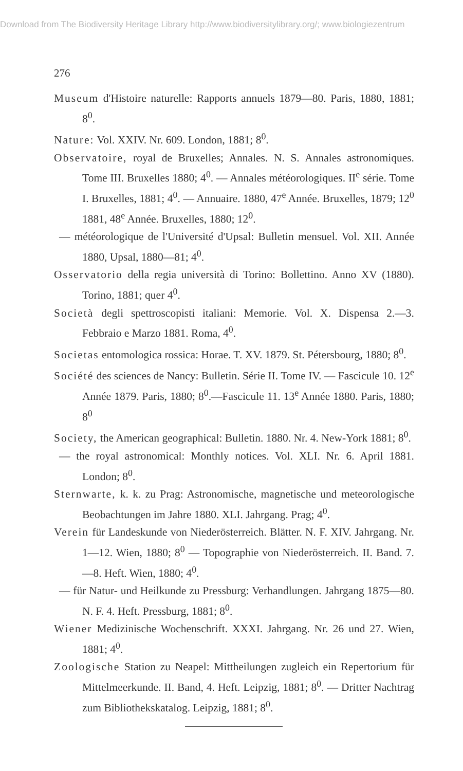Download from The Biodiversity Heritage Library http://www.biodiversitylibrary.org/; www.biologiezentrum
276
Museum d'Histoire naturelle: Rapports annuels 1879—80. Paris, 1880, 1881; 8<sup>0</sup>.
Nature: Vol. XXIV. Nr. 609. London, 1881; 8<sup>0</sup>.
Observatoire, royal de Bruxelles; Annales. N. S. Annales astronomiques. Tome III. Bruxelles 1880; 4<sup>0</sup>. — Annales météorologiques. II<sup>e</sup> série. Tome I. Bruxelles, 1881; 4<sup>0</sup>. — Annuaire. 1880, 47<sup>e</sup> Année. Bruxelles, 1879; 12<sup>0</sup> 1881, 48<sup>e</sup> Année. Bruxelles, 1880; 12<sup>0</sup>.
— météorologique de l'Université d'Upsal: Bulletin mensuel. Vol. XII. Année 1880, Upsal, 1880—81; 4<sup>0</sup>.
Osservatorio della regia università di Torino: Bollettino. Anno XV (1880). Torino, 1881; quer 4<sup>0</sup>.
Società degli spettroscopisti italiani: Memorie. Vol. X. Dispensa 2.—3. Febbraio e Marzo 1881. Roma, 4<sup>0</sup>.
Societas entomologica rossica: Horae. T. XV. 1879. St. Pétersbourg, 1880; 8<sup>0</sup>.
Société des sciences de Nancy: Bulletin. Série II. Tome IV. — Fascicule 10. 12<sup>e</sup> Année 1879. Paris, 1880; 8<sup>0</sup>.—Fascicule 11. 13<sup>e</sup> Année 1880. Paris, 1880; 8<sup>0</sup>
Society, the American geographical: Bulletin. 1880. Nr. 4. New-York 1881; 8<sup>0</sup>.
— the royal astronomical: Monthly notices. Vol. XLI. Nr. 6. April 1881. London; 8<sup>0</sup>.
Sternwarte, k. k. zu Prag: Astronomische, magnetische und meteorologische Beobachtungen im Jahre 1880. XLI. Jahrgang. Prag; 4<sup>0</sup>.
Verein für Landeskunde von Niederösterreich. Blätter. N. F. XIV. Jahrgang. Nr. 1—12. Wien, 1880; 8<sup>0</sup> — Topographie von Niederösterreich. II. Band. 7.—8. Heft. Wien, 1880; 4<sup>0</sup>.
— für Natur- und Heilkunde zu Pressburg: Verhandlungen. Jahrgang 1875—80. N. F. 4. Heft. Pressburg, 1881; 8<sup>0</sup>.
Wiener Medizinische Wochenschrift. XXXI. Jahrgang. Nr. 26 und 27. Wien, 1881; 4<sup>0</sup>.
Zoologische Station zu Neapel: Mittheilungen zugleich ein Repertorium für Mittelmeerkunde. II. Band, 4. Heft. Leipzig, 1881; 8<sup>0</sup>. — Dritter Nachtrag zum Bibliothekskatalog. Leipzig, 1881; 8<sup>0</sup>.